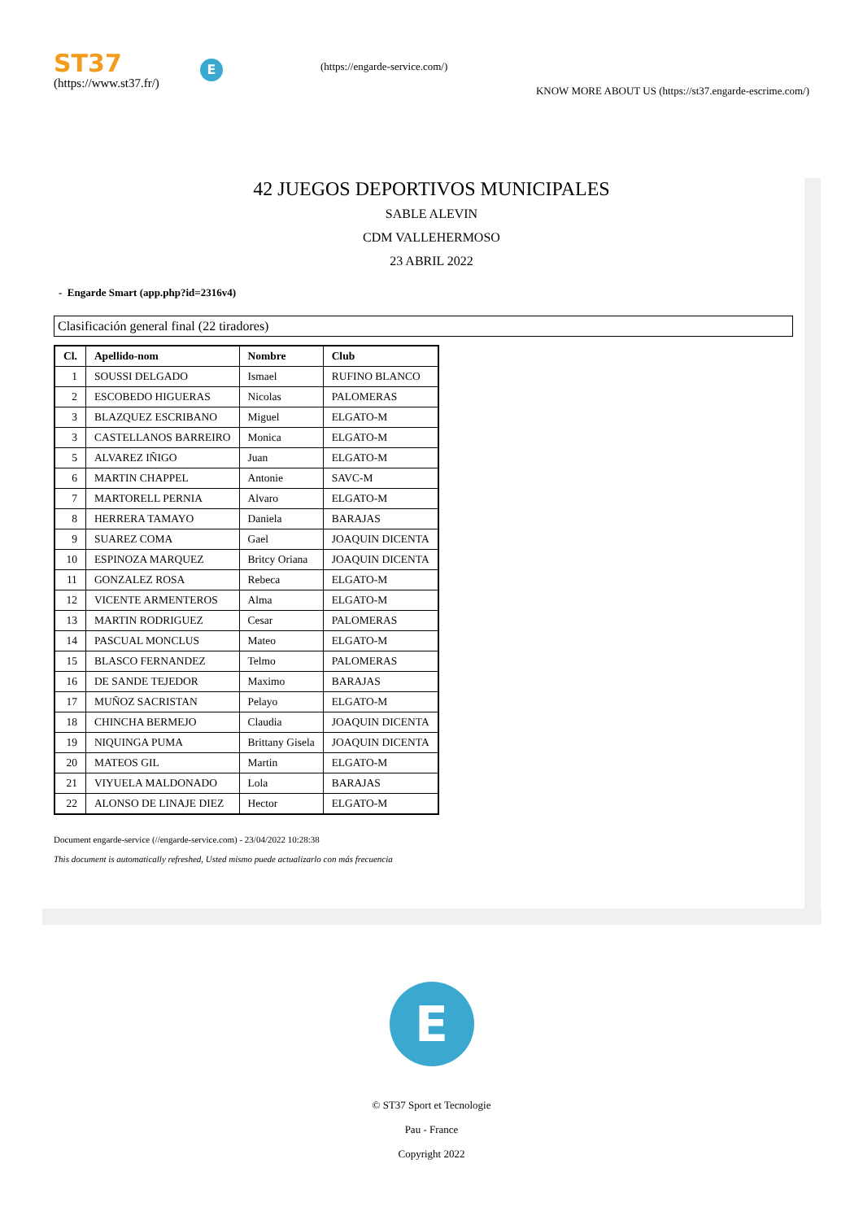ST37
(https://www.st37.fr/)
E
(https://engarde-service.com/)
KNOW MORE ABOUT US (https://st37.engarde-escrime.com/)
42 JUEGOS DEPORTIVOS MUNICIPALES
SABLE ALEVIN
CDM VALLEHERMOSO
23 ABRIL 2022
- Engarde Smart (app.php?id=2316v4)
Clasificación general final (22 tiradores)
| Cl. | Apellido-nom | Nombre | Club |
| --- | --- | --- | --- |
| 1 | SOUSSI DELGADO | Ismael | RUFINO BLANCO |
| 2 | ESCOBEDO HIGUERAS | Nicolas | PALOMERAS |
| 3 | BLAZQUEZ ESCRIBANO | Miguel | ELGATO-M |
| 3 | CASTELLANOS BARREIRO | Monica | ELGATO-M |
| 5 | ALVAREZ IÑIGO | Juan | ELGATO-M |
| 6 | MARTIN CHAPPEL | Antonie | SAVC-M |
| 7 | MARTORELL PERNIA | Alvaro | ELGATO-M |
| 8 | HERRERA TAMAYO | Daniela | BARAJAS |
| 9 | SUAREZ COMA | Gael | JOAQUIN DICENTA |
| 10 | ESPINOZA MARQUEZ | Britcy Oriana | JOAQUIN DICENTA |
| 11 | GONZALEZ ROSA | Rebeca | ELGATO-M |
| 12 | VICENTE ARMENTEROS | Alma | ELGATO-M |
| 13 | MARTIN RODRIGUEZ | Cesar | PALOMERAS |
| 14 | PASCUAL MONCLUS | Mateo | ELGATO-M |
| 15 | BLASCO FERNANDEZ | Telmo | PALOMERAS |
| 16 | DE SANDE TEJEDOR | Maximo | BARAJAS |
| 17 | MUÑOZ SACRISTAN | Pelayo | ELGATO-M |
| 18 | CHINCHA BERMEJO | Claudia | JOAQUIN DICENTA |
| 19 | NIQUINGA PUMA | Brittany Gisela | JOAQUIN DICENTA |
| 20 | MATEOS GIL | Martin | ELGATO-M |
| 21 | VIYUELA MALDONADO | Lola | BARAJAS |
| 22 | ALONSO DE LINAJE DIEZ | Hector | ELGATO-M |
Document engarde-service (//engarde-service.com) - 23/04/2022 10:28:38
This document is automatically refreshed, Usted mismo puede actualizarlo con más frecuencia
E
© ST37 Sport et Tecnologie
Pau - France
Copyright 2022